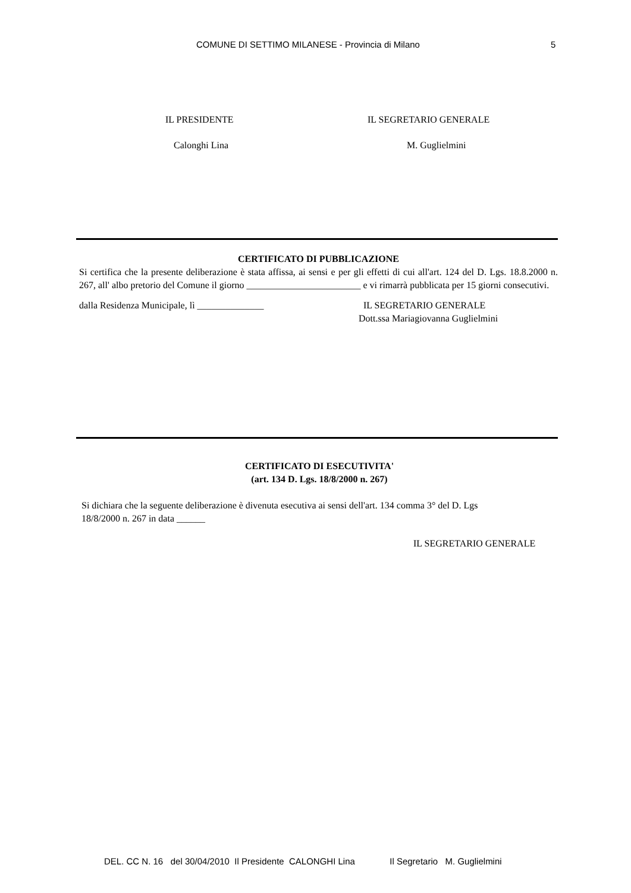COMUNE DI SETTIMO MILANESE - Provincia di Milano 5
IL PRESIDENTE IL SEGRETARIO GENERALE
Calonghi Lina M. Guglielmini
CERTIFICATO DI PUBBLICAZIONE
Si certifica che la presente deliberazione è stata affissa, ai sensi e per gli effetti di cui all'art. 124 del D. Lgs. 18.8.2000 n. 267, all' albo pretorio del Comune il giorno ________________________ e vi rimarrà pubblicata per 15 giorni consecutivi.
dalla Residenza Municipale, lì ______________ IL SEGRETARIO GENERALE
Dott.ssa Mariagiovanna Guglielmini
CERTIFICATO DI ESECUTIVITA'
(art. 134 D. Lgs. 18/8/2000 n. 267)
Si dichiara che la seguente deliberazione è divenuta esecutiva ai sensi dell'art. 134 comma 3° del D. Lgs
18/8/2000 n. 267 in data ______
IL SEGRETARIO GENERALE
DEL. CC N. 16 del 30/04/2010 Il Presidente CALONGHI Lina Il Segretario M. Guglielmini